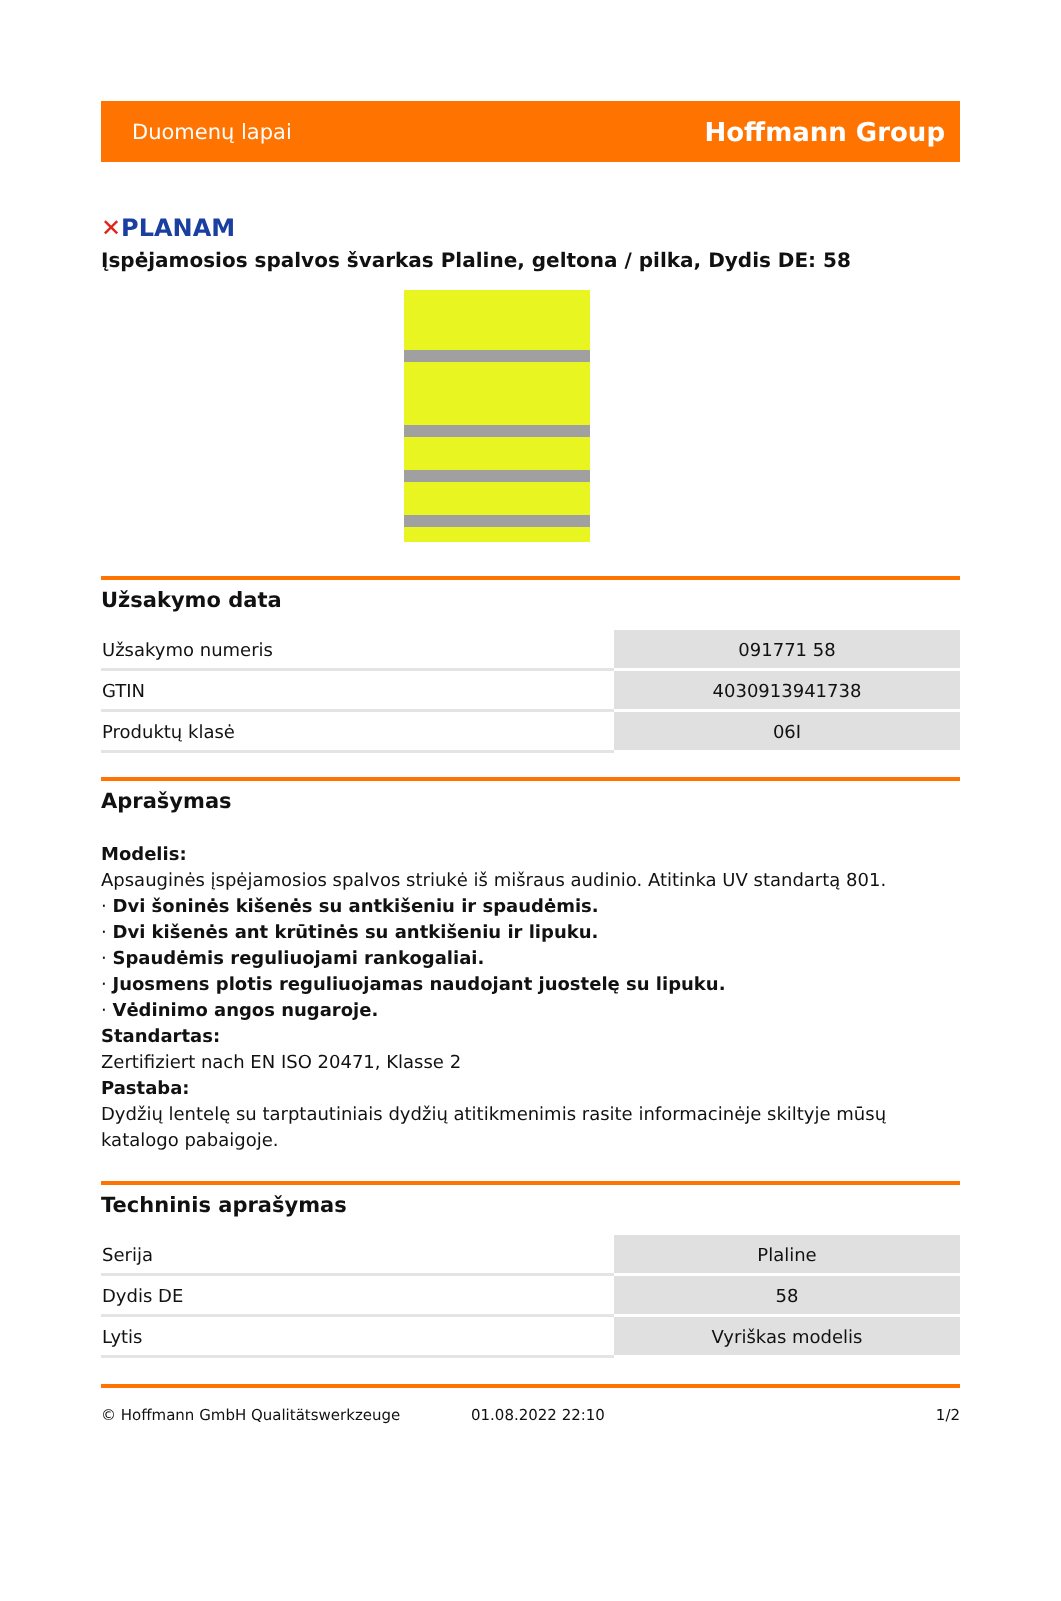Duomenų lapai Hoffmann Group
✕PLANAM
Įspėjamosios spalvos švarkas Plaline, geltona / pilka, Dydis DE: 58
Užsakymo data
| Užsakymo numeris | 091771 58 |
| GTIN | 4030913941738 |
| Produktų klasė | 06I |
Aprašymas
Modelis:
Apsauginės įspėjamosios spalvos striukė iš mišraus audinio. Atitinka UV standartą 801.
· Dvi šoninės kišenės su antkišeniu ir spaudėmis.
· Dvi kišenės ant krūtinės su antkišeniu ir lipuku.
· Spaudėmis reguliuojami rankogaliai.
· Juosmens plotis reguliuojamas naudojant juostelę su lipuku.
· Vėdinimo angos nugaroje.
Standartas:
Zertifiziert nach EN ISO 20471, Klasse 2
Pastaba:
Dydžių lentelę su tarptautiniais dydžių atitikmenimis rasite informacinėje skiltyje mūsų katalogo pabaigoje.
Techninis aprašymas
| Serija | Plaline |
| Dydis DE | 58 |
| Lytis | Vyriškas modelis |
© Hoffmann GmbH Qualitätswerkzeuge 01.08.2022 22:10 1/2